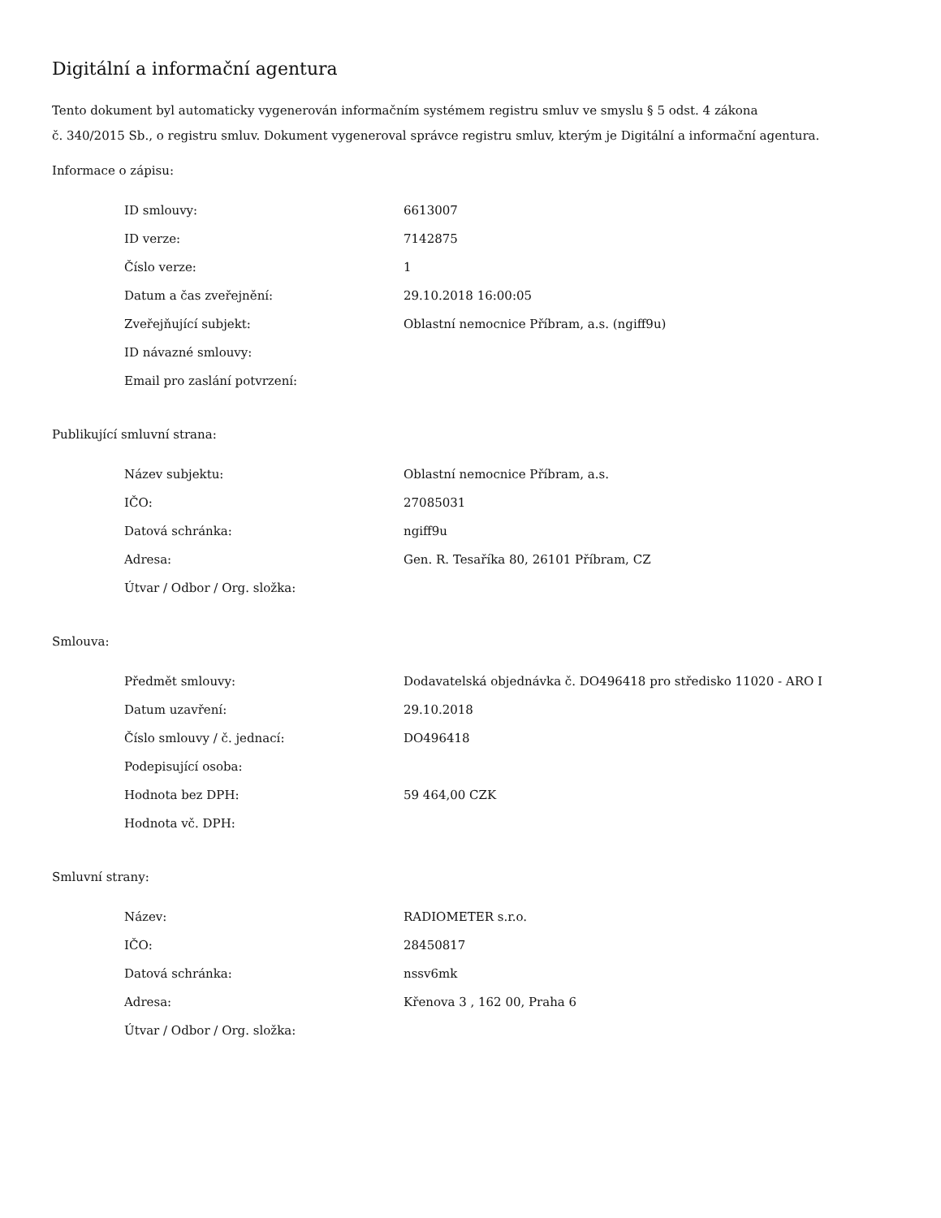Digitální a informační agentura
Tento dokument byl automaticky vygenerován informačním systémem registru smluv ve smyslu § 5 odst. 4 zákona
č. 340/2015 Sb., o registru smluv. Dokument vygeneroval správce registru smluv, kterým je Digitální a informační agentura.
Informace o zápisu:
| ID smlouvy: | 6613007 |
| ID verze: | 7142875 |
| Číslo verze: | 1 |
| Datum a čas zveřejnění: | 29.10.2018 16:00:05 |
| Zveřejňující subjekt: | Oblastní nemocnice Příbram, a.s. (ngiff9u) |
| ID návazné smlouvy: | |
| Email pro zaslání potvrzení: | |
Publikující smluvní strana:
| Název subjektu: | Oblastní nemocnice Příbram, a.s. |
| IČO: | 27085031 |
| Datová schránka: | ngiff9u |
| Adresa: | Gen. R. Tesaříka 80, 26101 Příbram, CZ |
| Útvar / Odbor / Org. složka: | |
Smlouva:
| Předmět smlouvy: | Dodavatelská objednávka č. DO496418 pro středisko 11020 - ARO I |
| Datum uzavření: | 29.10.2018 |
| Číslo smlouvy / č. jednací: | DO496418 |
| Podepisující osoba: | |
| Hodnota bez DPH: | 59 464,00 CZK |
| Hodnota vč. DPH: | |
Smluvní strany:
| Název: | RADIOMETER s.r.o. |
| IČO: | 28450817 |
| Datová schránka: | nssv6mk |
| Adresa: | Křenova 3 , 162 00, Praha 6 |
| Útvar / Odbor / Org. složka: | |